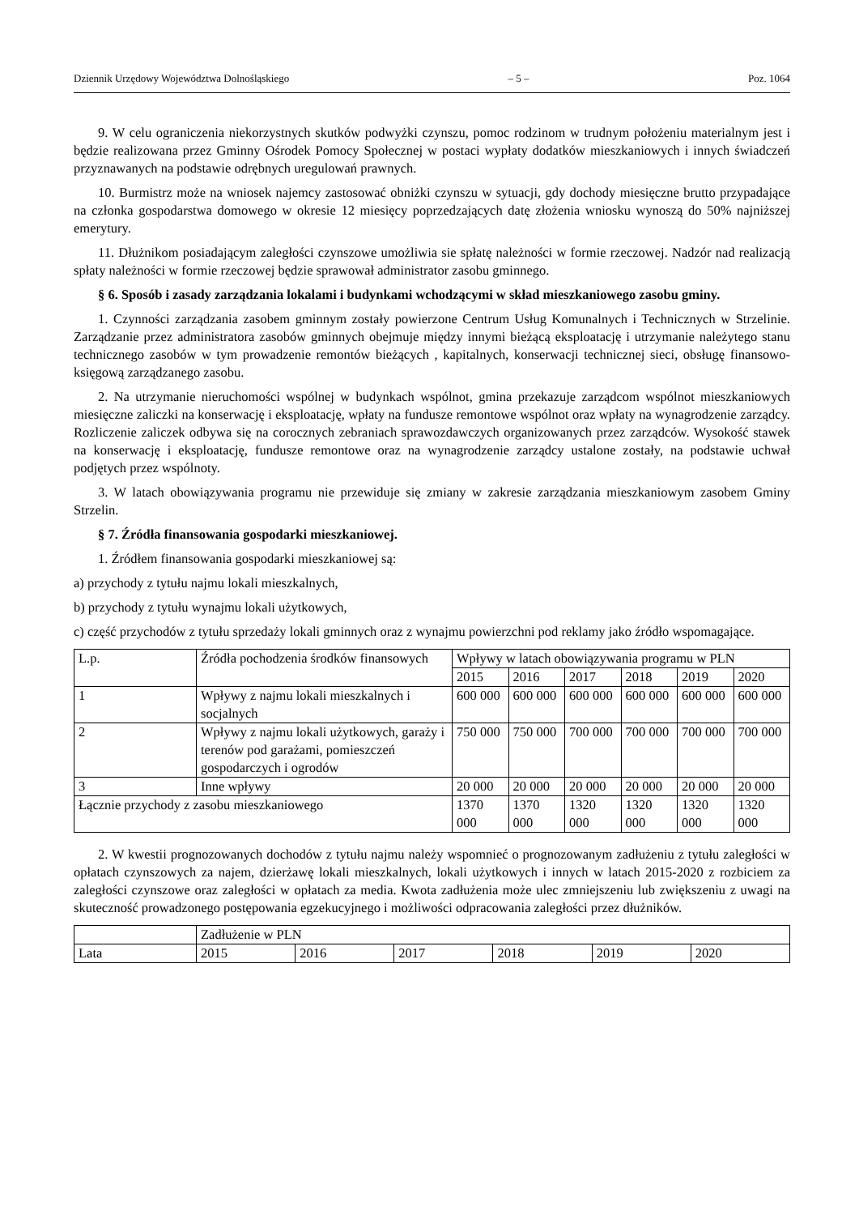Dziennik Urzędowy Województwa Dolnośląskiego – 5 – Poz. 1064
9. W celu ograniczenia niekorzystnych skutków podwyżki czynszu, pomoc rodzinom w trudnym położeniu materialnym jest i będzie realizowana przez Gminny Ośrodek Pomocy Społecznej w postaci wypłaty dodatków mieszkaniowych i innych świadczeń przyznawanych na podstawie odrębnych uregulowań prawnych.
10. Burmistrz może na wniosek najemcy zastosować obniżki czynszu w sytuacji, gdy dochody miesięczne brutto przypadające na członka gospodarstwa domowego w okresie 12 miesięcy poprzedzających datę złożenia wniosku wynoszą do 50% najniższej emerytury.
11. Dłużnikom posiadającym zaległości czynszowe umożliwia sie spłatę należności w formie rzeczowej. Nadzór nad realizacją spłaty należności w formie rzeczowej będzie sprawował administrator zasobu gminnego.
§ 6. Sposób i zasady zarządzania lokalami i budynkami wchodzącymi w skład mieszkaniowego zasobu gminy.
1. Czynności zarządzania zasobem gminnym zostały powierzone Centrum Usług Komunalnych i Technicznych w Strzelinie. Zarządzanie przez administratora zasobów gminnych obejmuje między innymi bieżącą eksploatację i utrzymanie należytego stanu technicznego zasobów w tym prowadzenie remontów bieżących , kapitalnych, konserwacji technicznej sieci, obsługę finansowo-księgową zarządzanego zasobu.
2. Na utrzymanie nieruchomości wspólnej w budynkach wspólnot, gmina przekazuje zarządcom wspólnot mieszkaniowych miesięczne zaliczki na konserwację i eksploatację, wpłaty na fundusze remontowe wspólnot oraz wpłaty na wynagrodzenie zarządcy. Rozliczenie zaliczek odbywa się na corocznych zebraniach sprawozdawczych organizowanych przez zarządców. Wysokość stawek na konserwację i eksploatację, fundusze remontowe oraz na wynagrodzenie zarządcy ustalone zostały, na podstawie uchwał podjętych przez wspólnoty.
3. W latach obowiązywania programu nie przewiduje się zmiany w zakresie zarządzania mieszkaniowym zasobem Gminy Strzelin.
§ 7. Źródła finansowania gospodarki mieszkaniowej.
1. Źródłem finansowania gospodarki mieszkaniowej są:
a) przychody z tytułu najmu lokali mieszkalnych,
b) przychody z tytułu wynajmu lokali użytkowych,
c) część przychodów z tytułu sprzedaży lokali gminnych oraz z wynajmu powierzchni pod reklamy jako źródło wspomagające.
| L.p. | Źródła pochodzenia środków finansowych | Wpływy w latach obowiązywania programu w PLN | | | | | |
| --- | --- | --- | --- | --- | --- | --- | --- |
| | | 2015 | 2016 | 2017 | 2018 | 2019 | 2020 |
| 1 | Wpływy z najmu lokali mieszkalnych i socjalnych | 600 000 | 600 000 | 600 000 | 600 000 | 600 000 | 600 000 |
| 2 | Wpływy z najmu lokali użytkowych, garaży i terenów pod garażami, pomieszczeń gospodarczych i ogrodów | 750 000 | 750 000 | 700 000 | 700 000 | 700 000 | 700 000 |
| 3 | Inne wpływy | 20 000 | 20 000 | 20 000 | 20 000 | 20 000 | 20 000 |
| Łącznie przychody z zasobu mieszkaniowego | | 1370 000 | 1370 000 | 1320 000 | 1320 000 | 1320 000 | 1320 000 |
2. W kwestii prognozowanych dochodów z tytułu najmu należy wspomnieć o prognozowanym zadłużeniu z tytułu zaległości w opłatach czynszowych za najem, dzierżawę lokali mieszkalnych, lokali użytkowych i innych w latach 2015-2020 z rozbiciem za zaległości czynszowe oraz zaległości w opłatach za media. Kwota zadłużenia może ulec zmniejszeniu lub zwiększeniu z uwagi na skuteczność prowadzonego postępowania egzekucyjnego i możliwości odpracowania zaległości przez dłużników.
| | Zadłużenie w PLN | | | | | |
| --- | --- | --- | --- | --- | --- | --- |
| Lata | 2015 | 2016 | 2017 | 2018 | 2019 | 2020 |